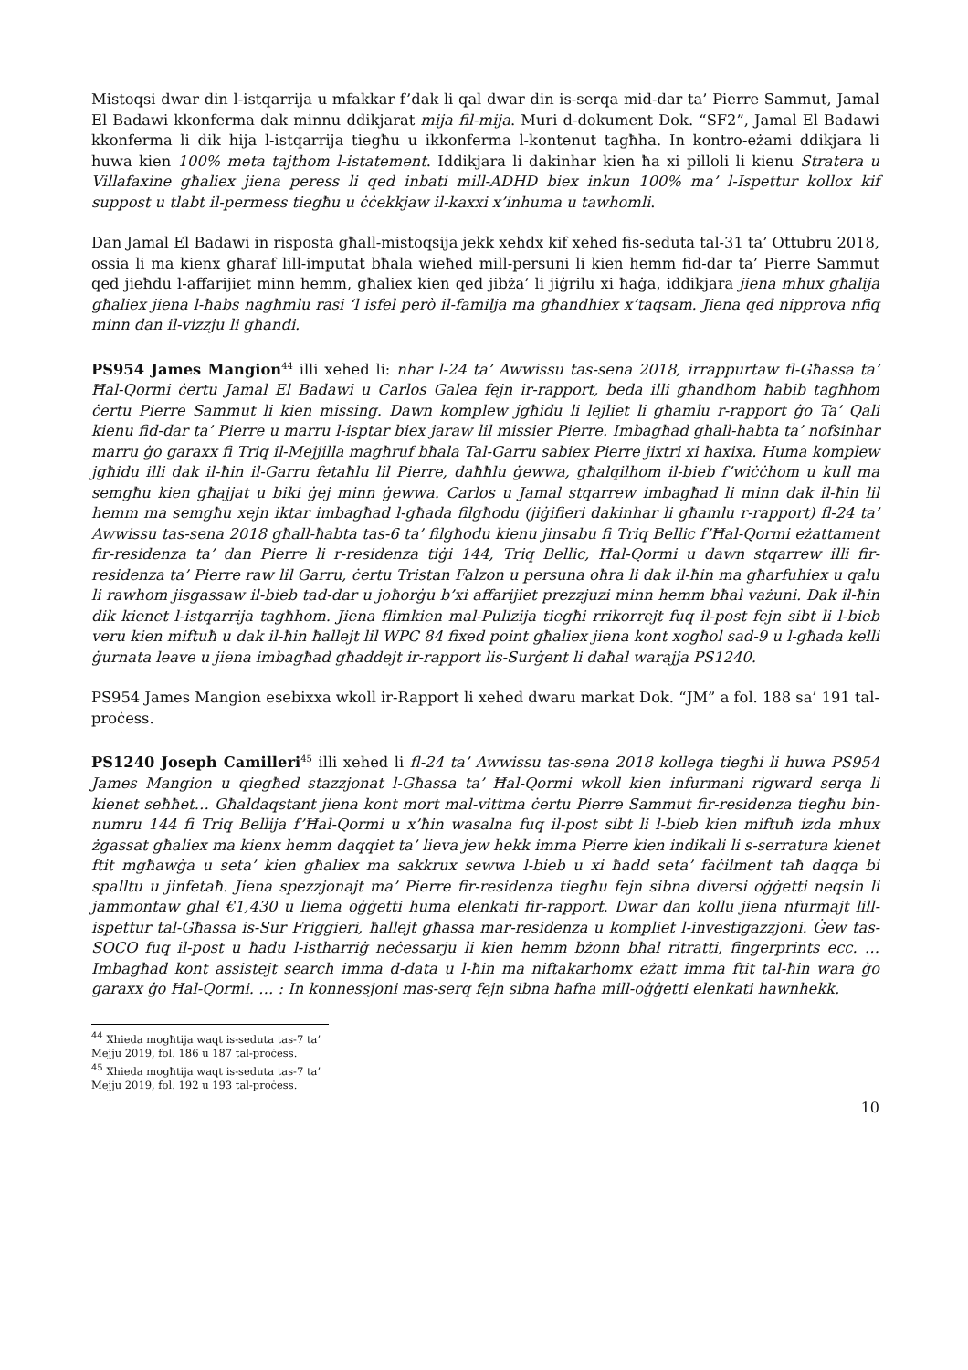Mistoqsi dwar din l-istqarrija u mfakkar f’dak li qal dwar din is-serqa mid-dar ta’ Pierre Sammut, Jamal El Badawi kkonferma dak minnu ddikjarat mija fil-mija. Muri d-dokument Dok. “SF2”, Jamal El Badawi kkonferma li dik hija l-istqarrija tiegħu u ikkonferma l-kontenut tagħha. In kontro-eżami ddikjara li huwa kien 100% meta tajthom l-istatement. Iddikjara li dakinhar kien ħa xi pilloli li kienu Stratera u Villafaxine għaliex jiena peress li qed inbati mill-ADHD biex inkun 100% ma’ l-Ispettur kollox kif suppost u tlabt il-permess tiegħu u ċċekkjaw il-kaxxi x’inhuma u tawhomli.
Dan Jamal El Badawi in risposta għall-mistoqsija jekk xehdx kif xehed fis-seduta tal-31 ta’ Ottubru 2018, ossia li ma kienx għaraf lill-imputat bħala wieħed mill-persuni li kien hemm fid-dar ta’ Pierre Sammut qed jieħdu l-affarijiet minn hemm, għaliex kien qed jibża’ li jiġrilu xi ħaġa, iddikjara jiena mhux għalija għaliex jiena l-ħabs nagħmlu rasi ‘l isfel però il-familja ma għandhiex x’taqsam. Jiena qed nipprova nfiq minn dan il-vizzju li għandi.
PS954 James Mangion<sup>44</sup> illi xehed li: nhar l-24 ta’ Awwissu tas-sena 2018, irrappurtaw fl-Għassa ta’ Ħal-Qormi ċertu Jamal El Badawi u Carlos Galea fejn ir-rapport, beda illi għandhom ħabib tagħhom ċertu Pierre Sammut li kien missing. Dawn komplew jgħidu li lejliet li għamlu r-rapport ġo Ta’ Qali kienu fid-dar ta’ Pierre u marru l-isptar biex jaraw lil missier Pierre. Imbagħad ghall-habta ta’ nofsinhar marru ġo garaxx fi Triq il-Mejjilla magħruf bħala Tal-Garru sabiex Pierre jixtri xi ħaxixa. Huma komplew jgħidu illi dak il-ħin il-Garru fetaħlu lil Pierre, daħħlu ġewwa, għalqilhom il-bieb f’wiċċhom u kull ma semgħu kien għajjat u biki ġej minn ġewwa. Carlos u Jamal stqarrew imbagħad li minn dak il-ħin lil hemm ma semgħu xejn iktar imbagħad l-għada filgħodu (jiġifieri dakinhar li għamlu r-rapport) fl-24 ta’ Awwissu tas-sena 2018 għall-ħabta tas-6 ta’ filgħodu kienu jinsabu fi Triq Bellic f’Ħal-Qormi eżattament fir-residenza ta’ dan Pierre li r-residenza tiġi 144, Triq Bellic, Ħal-Qormi u dawn stqarrew illi fir-residenza ta’ Pierre raw lil Garru, ċertu Tristan Falzon u persuna oħra li dak il-ħin ma għarfuhiex u qalu li rawhom jisgassaw il-bieb tad-dar u joħorġu b’xi affarijiet prezzjuzi minn hemm bħal vażuni. Dak il-ħin dik kienet l-istqarrija tagħhom. Jiena flimkien mal-Pulizija tiegħi rrikorrejt fuq il-post fejn sibt li l-bieb veru kien miftuħ u dak il-ħin ħallejt lil WPC 84 fixed point għaliex jiena kont xogħol sad-9 u l-għada kelli ġurnata leave u jiena imbagħad għaddejt ir-rapport lis-Surġent li daħal warajja PS1240.
PS954 James Mangion esebixxa wkoll ir-Rapport li xehed dwaru markat Dok. “JM” a fol. 188 sa’ 191 tal-proċess.
PS1240 Joseph Camilleri<sup>45</sup> illi xehed li fl-24 ta’ Awwissu tas-sena 2018 kollega tiegħi li huwa PS954 James Mangion u qiegħed stazzjonat l-Għassa ta’ Ħal-Qormi wkoll kien infurmani rigward serqa li kienet seħħet… Għaldaqstant jiena kont mort mal-vittma ċertu Pierre Sammut fir-residenza tiegħu bin-numru 144 fi Triq Bellija f’Ħal-Qormi u x’ħin wasalna fuq il-post sibt li l-bieb kien miftuħ izda mhux żgassat għaliex ma kienx hemm daqqiet ta’ lieva jew hekk imma Pierre kien indikali li s-serratura kienet ftit mgħawġa u seta’ kien għaliex ma sakkrux sewwa l-bieb u xi ħadd seta’ faċilment taħ daqqa bi spalltu u jinfetaħ. Jiena spezzjonajt ma’ Pierre fir-residenza tiegħu fejn sibna diversi oġġetti neqsin li jammontaw ghal €1,430 u liema oġġetti huma elenkati fir-rapport. Dwar dan kollu jiena nfurmajt lill-ispettur tal-Għassa is-Sur Friggieri, ħallejt għassa mar-residenza u kompliet l-investigazzjoni. Ġew tas-SOCO fuq il-post u ħadu l-istharriġ neċessarju li kien hemm bżonn bħal ritratti, fingerprints ecc. … Imbagħad kont assistejt search imma d-data u l-ħin ma niftakarhomx eżatt imma ftit tal-ħin wara ġo garaxx ġo Ħal-Qormi. … : In konnessjoni mas-serq fejn sibna ħafna mill-oġġetti elenkati hawnhekk.
<sup>44</sup> Xhieda mogħtija waqt is-seduta tas-7 ta’ Mejju 2019, fol. 186 u 187 tal-proċess.
<sup>45</sup> Xhieda mogħtija waqt is-seduta tas-7 ta’ Mejju 2019, fol. 192 u 193 tal-proċess.
10